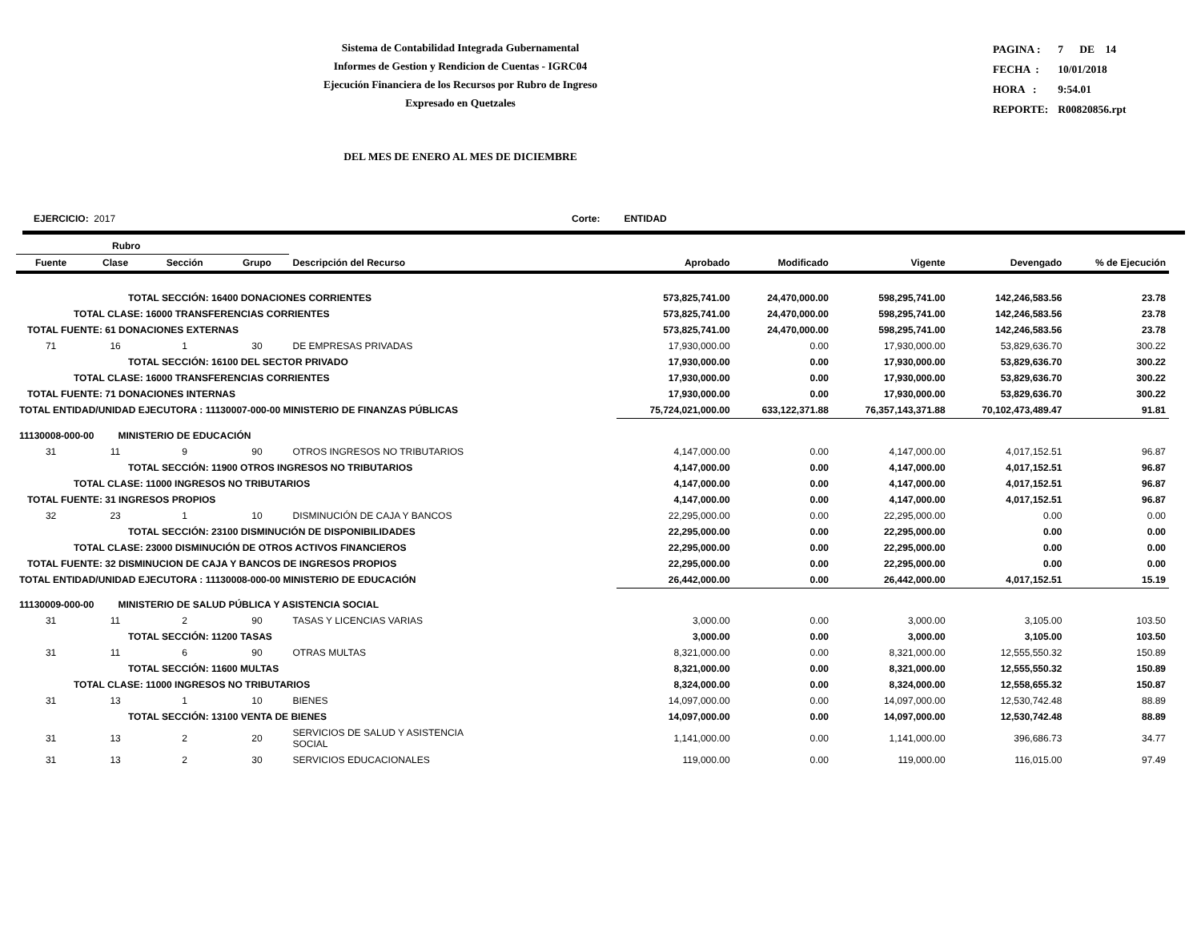Sistema de Contabilidad Integrada Gubernamental
Informes de Gestion y Rendicion de Cuentas - IGRC04
Ejecución Financiera de los Recursos por Rubro de Ingreso
Expresado en Quetzales
| PAGINA : | 7 DE 14 |
| FECHA : | 10/01/2018 |
| HORA : | 9:54.01 |
| REPORTE: | R00820856.rpt |
DEL MES DE ENERO AL MES DE DICIEMBRE
EJERCICIO: 2017 Corte: ENTIDAD
| Rubro | | | | | | | | | |
| --- | --- | --- | --- | --- | --- | --- | --- | --- | --- |
| Fuente | Clase | Sección | Grupo | Descripción del Recurso | Aprobado | Modificado | Vigente | Devengado | % de Ejecución |
| TOTAL SECCIÓN: 16400 DONACIONES CORRIENTES | | | | | 573,825,741.00 | 24,470,000.00 | 598,295,741.00 | 142,246,583.56 | 23.78 |
| TOTAL CLASE: 16000 TRANSFERENCIAS CORRIENTES | | | | | 573,825,741.00 | 24,470,000.00 | 598,295,741.00 | 142,246,583.56 | 23.78 |
| TOTAL FUENTE: 61 DONACIONES EXTERNAS | | | | | 573,825,741.00 | 24,470,000.00 | 598,295,741.00 | 142,246,583.56 | 23.78 |
| 71 | 16 | 1 | 30 | DE EMPRESAS PRIVADAS | 17,930,000.00 | 0.00 | 17,930,000.00 | 53,829,636.70 | 300.22 |
| TOTAL SECCIÓN: 16100 DEL SECTOR PRIVADO | | | | | 17,930,000.00 | 0.00 | 17,930,000.00 | 53,829,636.70 | 300.22 |
| TOTAL CLASE: 16000 TRANSFERENCIAS CORRIENTES | | | | | 17,930,000.00 | 0.00 | 17,930,000.00 | 53,829,636.70 | 300.22 |
| TOTAL FUENTE: 71 DONACIONES INTERNAS | | | | | 17,930,000.00 | 0.00 | 17,930,000.00 | 53,829,636.70 | 300.22 |
| TOTAL ENTIDAD/UNIDAD EJECUTORA : 11130007-000-00 MINISTERIO DE FINANZAS PÚBLICAS | | | | | 75,724,021,000.00 | 633,122,371.88 | 76,357,143,371.88 | 70,102,473,489.47 | 91.81 |
| 11130008-000-00 MINISTERIO DE EDUCACIÓN | | | | | | | | | |
| 31 | 11 | 9 | 90 | OTROS INGRESOS NO TRIBUTARIOS | 4,147,000.00 | 0.00 | 4,147,000.00 | 4,017,152.51 | 96.87 |
| TOTAL SECCIÓN: 11900 OTROS INGRESOS NO TRIBUTARIOS | | | | | 4,147,000.00 | 0.00 | 4,147,000.00 | 4,017,152.51 | 96.87 |
| TOTAL CLASE: 11000 INGRESOS NO TRIBUTARIOS | | | | | 4,147,000.00 | 0.00 | 4,147,000.00 | 4,017,152.51 | 96.87 |
| TOTAL FUENTE: 31 INGRESOS PROPIOS | | | | | 4,147,000.00 | 0.00 | 4,147,000.00 | 4,017,152.51 | 96.87 |
| 32 | 23 | 1 | 10 | DISMINUCIÓN DE CAJA Y BANCOS | 22,295,000.00 | 0.00 | 22,295,000.00 | 0.00 | 0.00 |
| TOTAL SECCIÓN: 23100 DISMINUCIÓN DE DISPONIBILIDADES | | | | | 22,295,000.00 | 0.00 | 22,295,000.00 | 0.00 | 0.00 |
| TOTAL CLASE: 23000 DISMINUCIÓN DE OTROS ACTIVOS FINANCIEROS | | | | | 22,295,000.00 | 0.00 | 22,295,000.00 | 0.00 | 0.00 |
| TOTAL FUENTE: 32 DISMINUCION DE CAJA Y BANCOS DE INGRESOS PROPIOS | | | | | 22,295,000.00 | 0.00 | 22,295,000.00 | 0.00 | 0.00 |
| TOTAL ENTIDAD/UNIDAD EJECUTORA : 11130008-000-00 MINISTERIO DE EDUCACIÓN | | | | | 26,442,000.00 | 0.00 | 26,442,000.00 | 4,017,152.51 | 15.19 |
| 11130009-000-00 MINISTERIO DE SALUD PÚBLICA Y ASISTENCIA SOCIAL | | | | | | | | | |
| 31 | 11 | 2 | 90 | TASAS Y LICENCIAS VARIAS | 3,000.00 | 0.00 | 3,000.00 | 3,105.00 | 103.50 |
| TOTAL SECCIÓN: 11200 TASAS | | | | | 3,000.00 | 0.00 | 3,000.00 | 3,105.00 | 103.50 |
| 31 | 11 | 6 | 90 | OTRAS MULTAS | 8,321,000.00 | 0.00 | 8,321,000.00 | 12,555,550.32 | 150.89 |
| TOTAL SECCIÓN: 11600 MULTAS | | | | | 8,321,000.00 | 0.00 | 8,321,000.00 | 12,555,550.32 | 150.89 |
| TOTAL CLASE: 11000 INGRESOS NO TRIBUTARIOS | | | | | 8,324,000.00 | 0.00 | 8,324,000.00 | 12,558,655.32 | 150.87 |
| 31 | 13 | 1 | 10 | BIENES | 14,097,000.00 | 0.00 | 14,097,000.00 | 12,530,742.48 | 88.89 |
| TOTAL SECCIÓN: 13100 VENTA DE BIENES | | | | | 14,097,000.00 | 0.00 | 14,097,000.00 | 12,530,742.48 | 88.89 |
| 31 | 13 | 2 | 20 | SERVICIOS DE SALUD Y ASISTENCIA SOCIAL | 1,141,000.00 | 0.00 | 1,141,000.00 | 396,686.73 | 34.77 |
| 31 | 13 | 2 | 30 | SERVICIOS EDUCACIONALES | 119,000.00 | 0.00 | 119,000.00 | 116,015.00 | 97.49 |